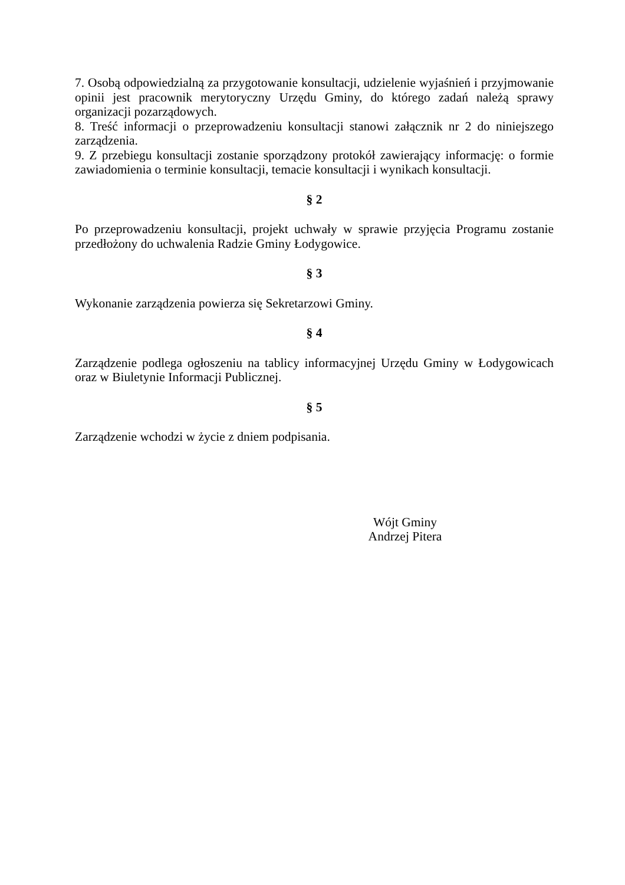7. Osobą odpowiedzialną za przygotowanie konsultacji, udzielenie wyjaśnień i przyjmowanie opinii jest pracownik merytoryczny Urzędu Gminy, do którego zadań należą sprawy organizacji pozarządowych.
8. Treść informacji o przeprowadzeniu konsultacji stanowi załącznik nr 2 do niniejszego zarządzenia.
9. Z przebiegu konsultacji zostanie sporządzony protokół zawierający informację: o formie zawiadomienia o terminie konsultacji, temacie konsultacji i wynikach konsultacji.
§ 2
Po przeprowadzeniu konsultacji, projekt uchwały w sprawie przyjęcia Programu zostanie przedłożony do uchwalenia Radzie Gminy Łodygowice.
§ 3
Wykonanie zarządzenia powierza się Sekretarzowi Gminy.
§ 4
Zarządzenie podlega ogłoszeniu na tablicy informacyjnej Urzędu Gminy w Łodygowicach oraz w Biuletynie Informacji Publicznej.
§ 5
Zarządzenie wchodzi w życie z dniem podpisania.
Wójt Gminy
Andrzej Pitera